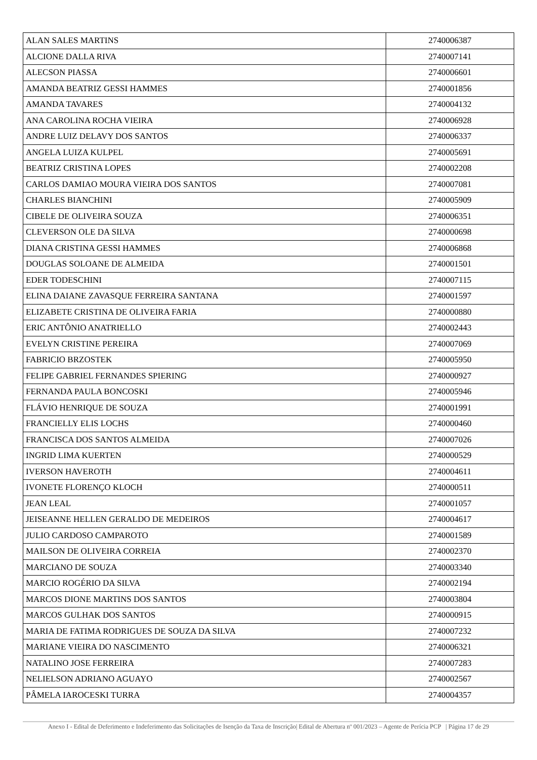| ALAN SALES MARTINS | 2740006387 |
| ALCIONE DALLA RIVA | 2740007141 |
| ALECSON PIASSA | 2740006601 |
| AMANDA BEATRIZ GESSI HAMMES | 2740001856 |
| AMANDA TAVARES | 2740004132 |
| ANA CAROLINA ROCHA VIEIRA | 2740006928 |
| ANDRE LUIZ DELAVY DOS SANTOS | 2740006337 |
| ANGELA LUIZA KULPEL | 2740005691 |
| BEATRIZ CRISTINA LOPES | 2740002208 |
| CARLOS DAMIAO MOURA VIEIRA DOS SANTOS | 2740007081 |
| CHARLES BIANCHINI | 2740005909 |
| CIBELE DE OLIVEIRA SOUZA | 2740006351 |
| CLEVERSON OLE DA SILVA | 2740000698 |
| DIANA CRISTINA GESSI HAMMES | 2740006868 |
| DOUGLAS SOLOANE DE ALMEIDA | 2740001501 |
| EDER TODESCHINI | 2740007115 |
| ELINA DAIANE ZAVASQUE FERREIRA SANTANA | 2740001597 |
| ELIZABETE CRISTINA DE OLIVEIRA FARIA | 2740000880 |
| ERIC ANTÔNIO ANATRIELLO | 2740002443 |
| EVELYN CRISTINE PEREIRA | 2740007069 |
| FABRICIO BRZOSTEK | 2740005950 |
| FELIPE GABRIEL FERNANDES SPIERING | 2740000927 |
| FERNANDA PAULA BONCOSKI | 2740005946 |
| FLÁVIO HENRIQUE DE SOUZA | 2740001991 |
| FRANCIELLY ELIS LOCHS | 2740000460 |
| FRANCISCA DOS SANTOS ALMEIDA | 2740007026 |
| INGRID LIMA KUERTEN | 2740000529 |
| IVERSON HAVEROTH | 2740004611 |
| IVONETE FLORENÇO KLOCH | 2740000511 |
| JEAN LEAL | 2740001057 |
| JEISEANNE HELLEN GERALDO DE MEDEIROS | 2740004617 |
| JULIO CARDOSO CAMPAROTO | 2740001589 |
| MAILSON DE OLIVEIRA CORREIA | 2740002370 |
| MARCIANO DE SOUZA | 2740003340 |
| MARCIO ROGÉRIO DA SILVA | 2740002194 |
| MARCOS DIONE MARTINS DOS SANTOS | 2740003804 |
| MARCOS GULHAK DOS SANTOS | 2740000915 |
| MARIA DE FATIMA RODRIGUES DE SOUZA DA SILVA | 2740007232 |
| MARIANE VIEIRA DO NASCIMENTO | 2740006321 |
| NATALINO JOSE FERREIRA | 2740007283 |
| NELIELSON ADRIANO AGUAYO | 2740002567 |
| PÂMELA IAROCESKI TURRA | 2740004357 |
Anexo I - Edital de Deferimento e Indeferimento das Solicitações de Isenção da Taxa de Inscrição| Edital de Abertura nº 001/2023 – Agente de Perícia PCP | Página 17 de 29